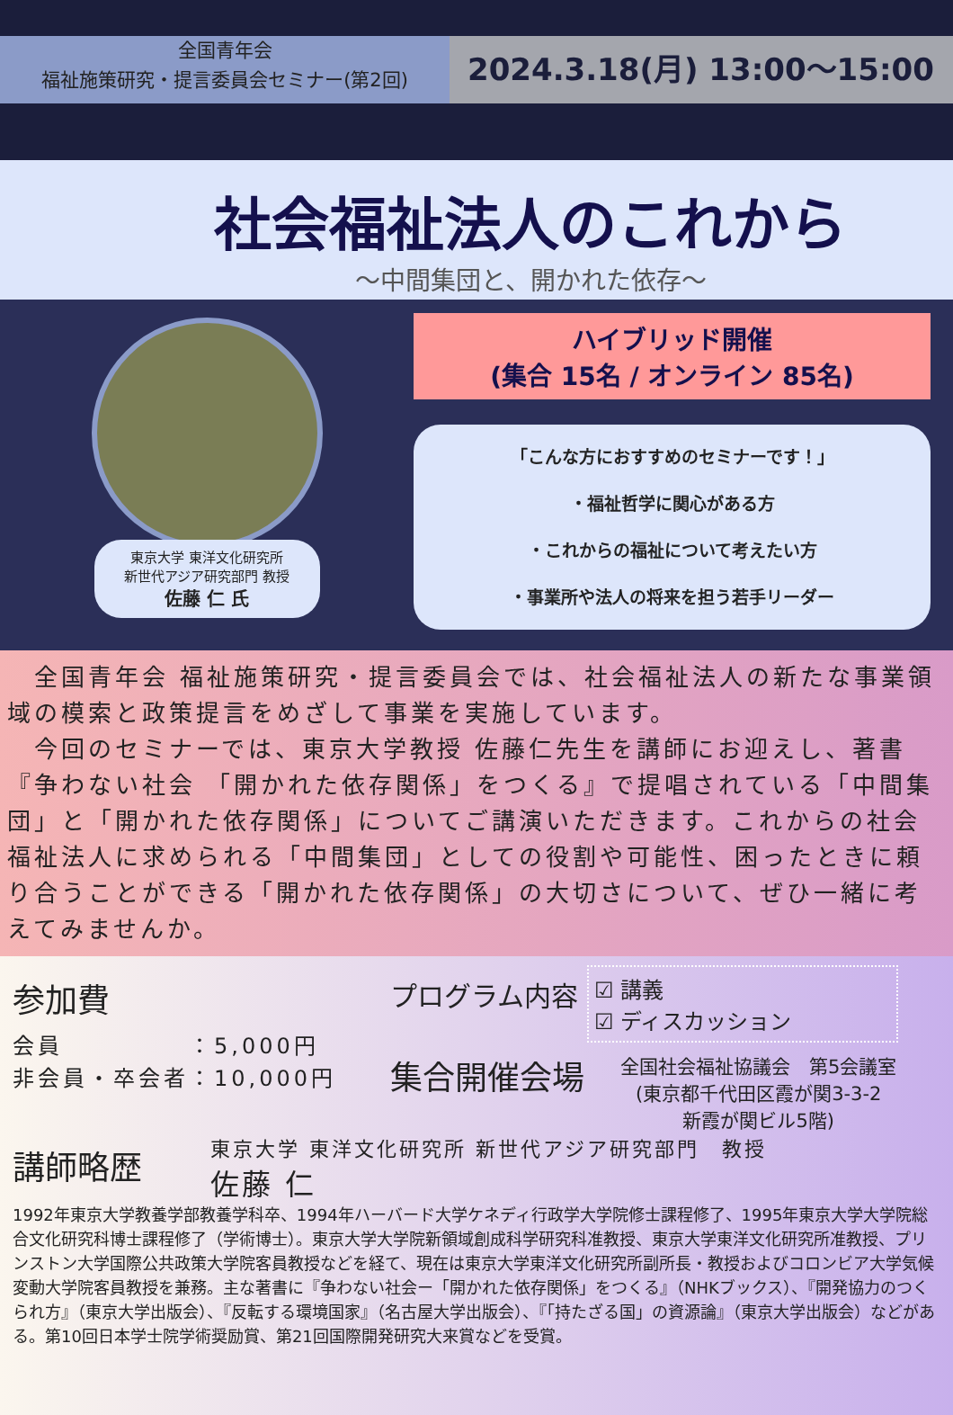全国青年会
福祉施策研究・提言委員会セミナー(第2回)
2024.3.18(月) 13:00～15:00
社会福祉法人のこれから
～中間集団と、開かれた依存～
東京大学 東洋文化研究所
新世代アジア研究部門 教授
佐藤 仁 氏
ハイブリッド開催
(集合 15名 / オンライン 85名)
「こんな方におすすめのセミナーです！」
・福祉哲学に関心がある方
・これからの福祉について考えたい方
・事業所や法人の将来を担う若手リーダー
　全国青年会 福祉施策研究・提言委員会では、社会福祉法人の新たな事業領域の模索と政策提言をめざして事業を実施しています。
　今回のセミナーでは、東京大学教授 佐藤仁先生を講師にお迎えし、著書『争わない社会 「開かれた依存関係」をつくる』で提唱されている「中間集団」と「開かれた依存関係」についてご講演いただきます。これからの社会福祉法人に求められる「中間集団」としての役割や可能性、困ったときに頼り合うことができる「開かれた依存関係」の大切さについて、ぜひ一緒に考えてみませんか。
参加費
会員　　　　　：5,000円
非会員・卒会者：10,000円
プログラム内容
☑ 講義
☑ ディスカッション
集合開催会場
全国社会福祉協議会　第5会議室
(東京都千代田区霞が関3-3-2
新霞が関ビル5階)
講師略歴
東京大学 東洋文化研究所 新世代アジア研究部門　教授
佐藤 仁
1992年東京大学教養学部教養学科卒、1994年ハーバード大学ケネディ行政学大学院修士課程修了、1995年東京大学大学院総合文化研究科博士課程修了（学術博士）。東京大学大学院新領域創成科学研究科准教授、東京大学東洋文化研究所准教授、プリンストン大学国際公共政策大学院客員教授などを経て、現在は東京大学東洋文化研究所副所長・教授およびコロンビア大学気候変動大学院客員教授を兼務。主な著書に『争わない社会ー「開かれた依存関係」をつくる』（NHKブックス）、『開発協力のつくられ方』（東京大学出版会）、『反転する環境国家』（名古屋大学出版会）、『「持たざる国」の資源論』（東京大学出版会）などがある。第10回日本学士院学術奨励賞、第21回国際開発研究大来賞などを受賞。